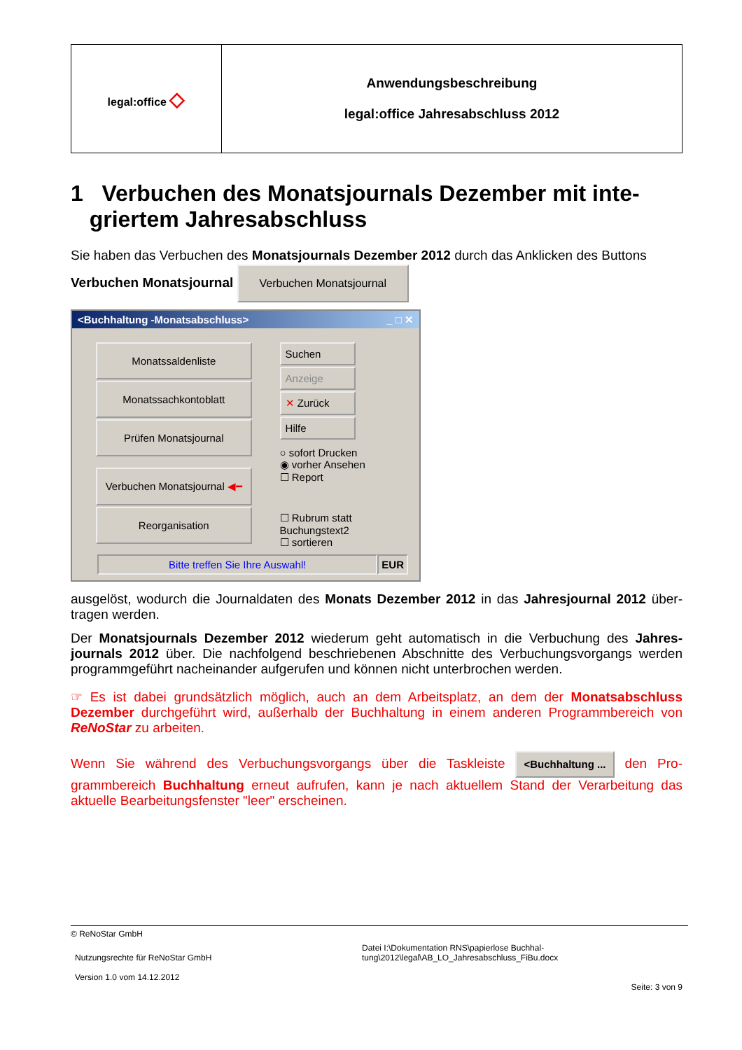| legal:office ◇ | Anwendungsbeschreibung legal:office Jahresabschluss 2012 |
1 Verbuchen des Monatsjournals Dezember mit inte-
griertem Jahresabschluss
Sie haben das Verbuchen des Monatsjournals Dezember 2012 durch das Anklicken des Buttons
Verbuchen Monatsjournal Verbuchen Monatsjournal
<Buchhaltung -Monatsabschluss> _ □ ✕
Monatssaldenliste
Monatssachkontoblatt
Prüfen Monatsjournal
Verbuchen Monatsjournal ◀━
Reorganisation
Suchen
Anzeige
✕ Zurück
Hilfe
○ sofort Drucken
◉ vorher Ansehen
☐ Report
☐ Rubrum statt Buchungstext2
☐ sortieren
Bitte treffen Sie Ihre Auswahl!
EUR
ausgelöst, wodurch die Journaldaten des Monats Dezember 2012 in das Jahresjournal 2012 über-tragen werden.
Der Monatsjournals Dezember 2012 wiederum geht automatisch in die Verbuchung des Jahres-journals 2012 über. Die nachfolgend beschriebenen Abschnitte des Verbuchungsvorgangs werden programmgeführt nacheinander aufgerufen und können nicht unterbrochen werden.
☞ Es ist dabei grundsätzlich möglich, auch an dem Arbeitsplatz, an dem der Monatsabschluss Dezember durchgeführt wird, außerhalb der Buchhaltung in einem anderen Programmbereich von ReNoStar zu arbeiten.
Wenn Sie während des Verbuchungsvorgangs über die Taskleiste <Buchhaltung ... den Pro-grammbereich Buchhaltung erneut aufrufen, kann je nach aktuellem Stand der Verarbeitung das aktuelle Bearbeitungsfenster "leer" erscheinen.
© ReNoStar GmbH
Nutzungsrechte für ReNoStar GmbH
Version 1.0 vom 14.12.2012
Datei I:\Dokumentation RNS\papierlose Buchhal-
tung\2012\legal\AB_LO_Jahresabschluss_FiBu.docx
Seite: 3 von 9